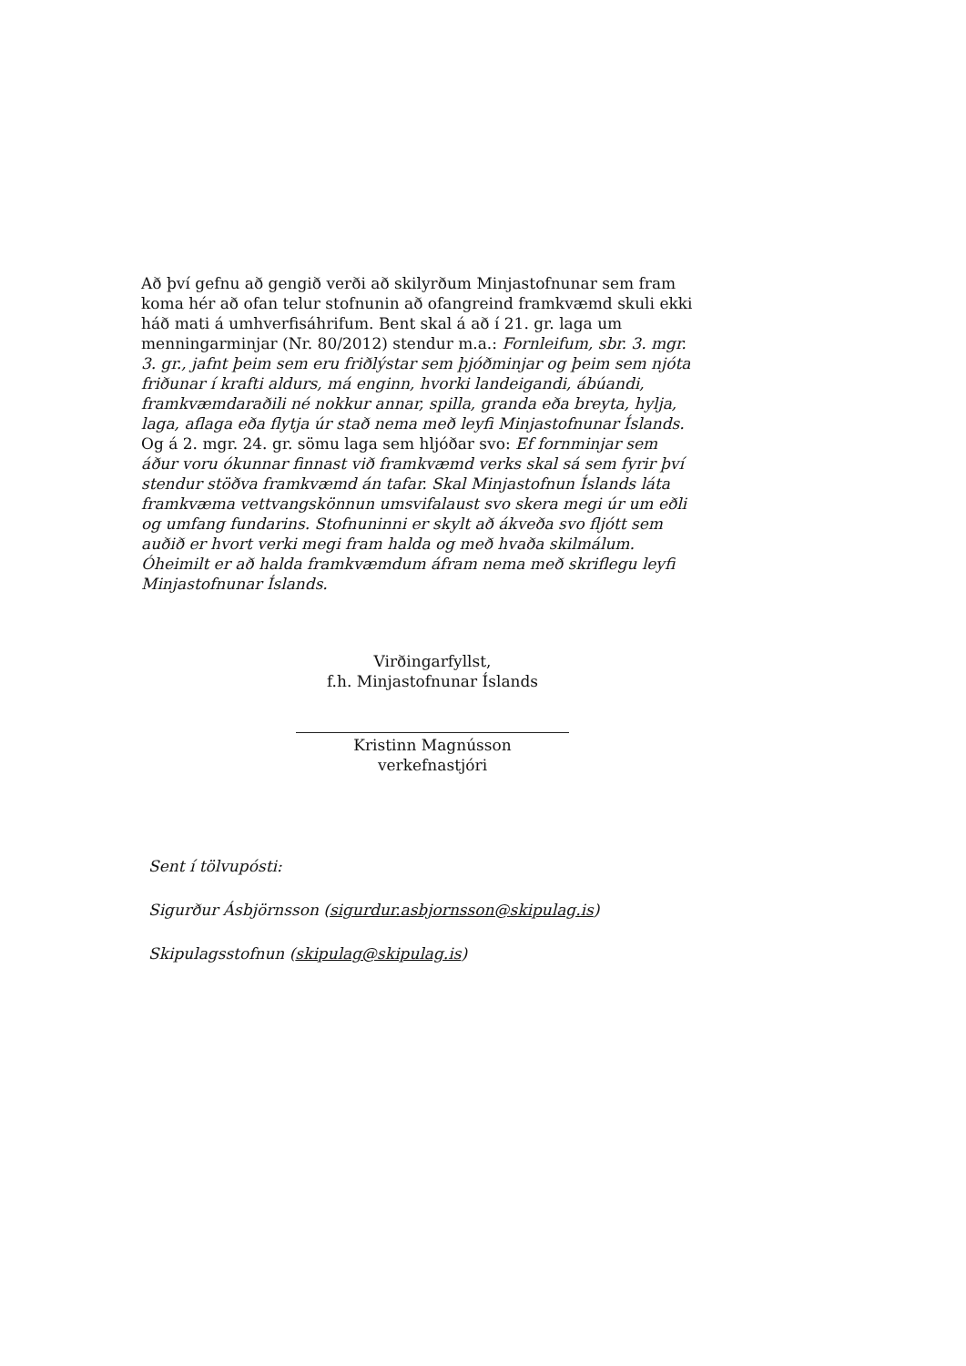Að því gefnu að gengið verði að skilyrðum Minjastofnunar sem fram koma hér að ofan telur stofnunin að ofangreind framkvæmd skuli ekki háð mati á umhverfisáhrifum. Bent skal á að í 21. gr. laga um menningarminjar (Nr. 80/2012) stendur m.a.: Fornleifum, sbr. 3. mgr. 3. gr., jafnt þeim sem eru friðlýstar sem þjóðminjar og þeim sem njóta friðunar í krafti aldurs, má enginn, hvorki landeigandi, ábúandi, framkvæmdaraðili né nokkur annar, spilla, granda eða breyta, hylja, laga, aflaga eða flytja úr stað nema með leyfi Minjastofnunar Íslands. Og á 2. mgr. 24. gr. sömu laga sem hljóðar svo: Ef fornminjar sem áður voru ókunnar finnast við framkvæmd verks skal sá sem fyrir því stendur stöðva framkvæmd án tafar. Skal Minjastofnun Íslands láta framkvæma vettvangskönnun umsvifalaust svo skera megi úr um eðli og umfang fundarins. Stofnuninni er skylt að ákveða svo fljótt sem auðið er hvort verki megi fram halda og með hvaða skilmálum. Óheimilt er að halda framkvæmdum áfram nema með skriflegu leyfi Minjastofnunar Íslands.
Virðingarfyllst,
f.h. Minjastofnunar Íslands
Kristinn Magnússon
verkefnastjóri
Sent í tölvupósti:
Sigurður Ásbjörnsson (sigurdur.asbjornsson@skipulag.is)
Skipulagsstofnun (skipulag@skipulag.is)